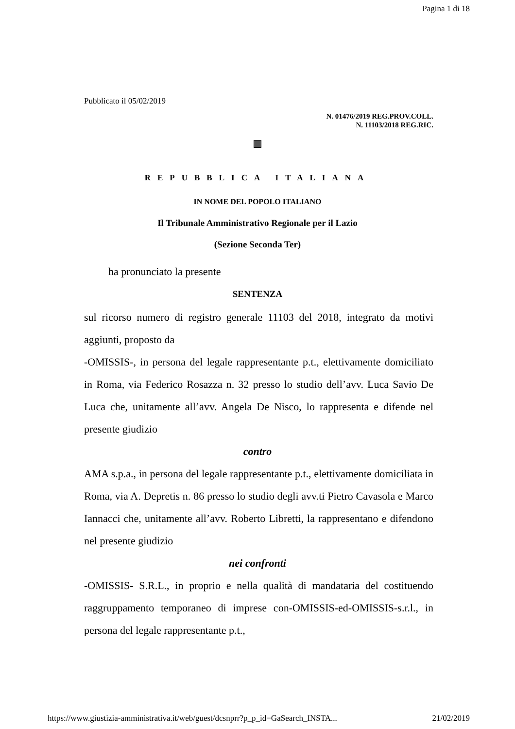Pagina 1 di 18
Pubblicato il 05/02/2019
N. 01476/2019 REG.PROV.COLL.
N. 11103/2018 REG.RIC.
REPUBBLICA ITALIANA
IN NOME DEL POPOLO ITALIANO
Il Tribunale Amministrativo Regionale per il Lazio
(Sezione Seconda Ter)
ha pronunciato la presente
SENTENZA
sul ricorso numero di registro generale 11103 del 2018, integrato da motivi aggiunti, proposto da
-OMISSIS-, in persona del legale rappresentante p.t., elettivamente domiciliato in Roma, via Federico Rosazza n. 32 presso lo studio dell’avv. Luca Savio De Luca che, unitamente all’avv. Angela De Nisco, lo rappresenta e difende nel presente giudizio
contro
AMA s.p.a., in persona del legale rappresentante p.t., elettivamente domiciliata in Roma, via A. Depretis n. 86 presso lo studio degli avv.ti Pietro Cavasola e Marco Iannacci che, unitamente all’avv. Roberto Libretti, la rappresentano e difendono nel presente giudizio
nei confronti
-OMISSIS- S.R.L., in proprio e nella qualità di mandataria del costituendo raggruppamento temporaneo di imprese con-OMISSIS-ed-OMISSIS-s.r.l., in persona del legale rappresentante p.t.,
https://www.giustizia-amministrativa.it/web/guest/dcsnprr?p_p_id=GaSearch_INSTA... 21/02/2019